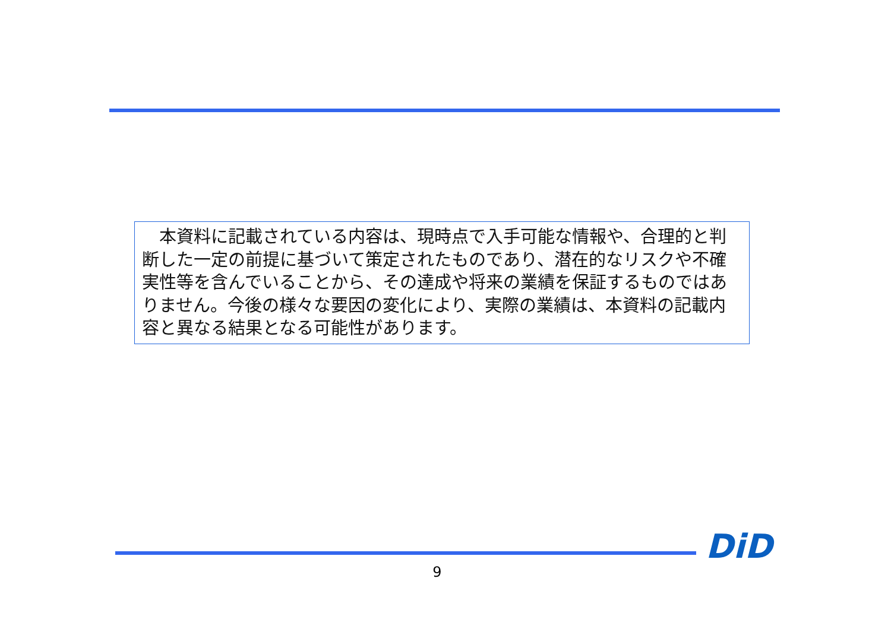本資料に記載されている内容は、現時点で入手可能な情報や、合理的と判断した一定の前提に基づいて策定されたものであり、潜在的なリスクや不確実性等を含んでいることから、その達成や将来の業績を保証するものではありません。今後の様々な要因の変化により、実際の業績は、本資料の記載内容と異なる結果となる可能性があります。
DiD
9